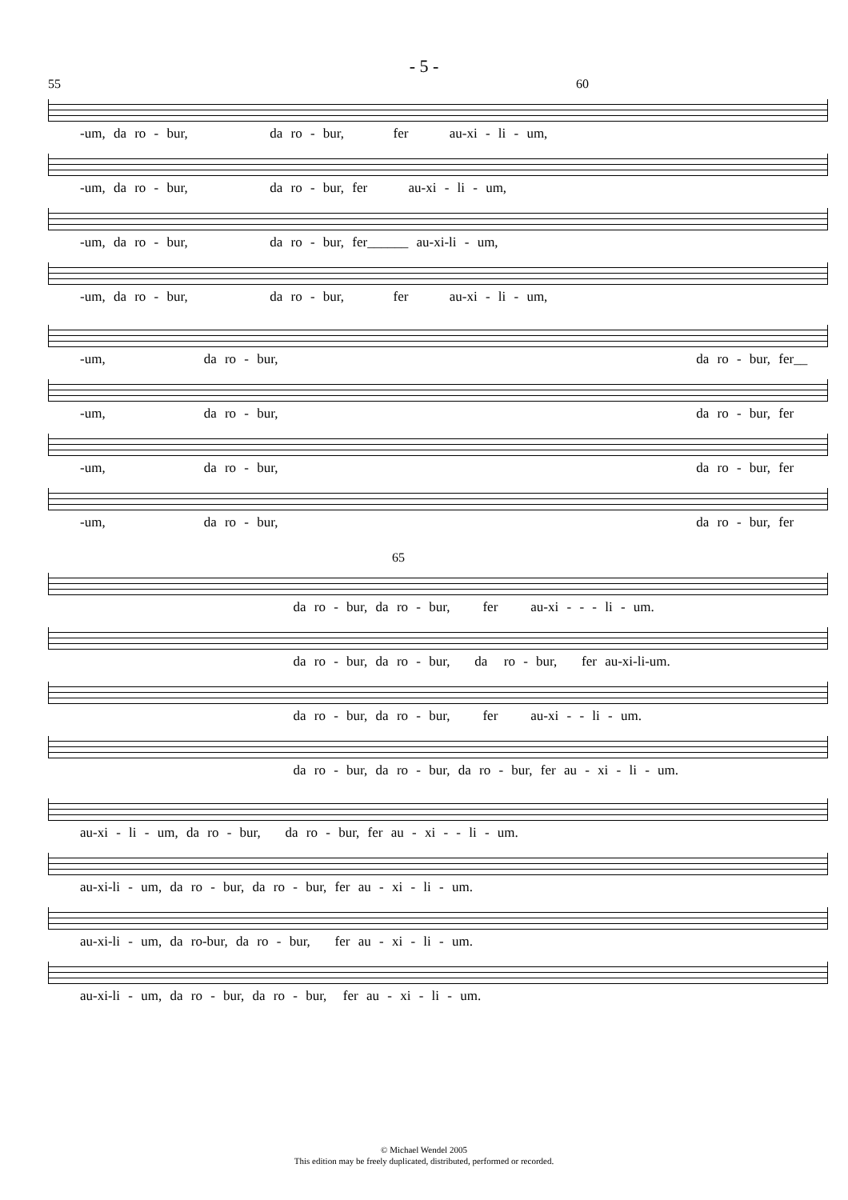- 5 -
55 60
-um, da ro - bur, da ro - bur, fer au-xi - li - um,
-um, da ro - bur, da ro - bur, fer au-xi - li - um,
-um, da ro - bur, da ro - bur, fer______ au-xi-li - um,
-um, da ro - bur, da ro - bur, fer au-xi - li - um,
-um, da ro - bur, da ro - bur, fer__
-um, da ro - bur, da ro - bur, fer
-um, da ro - bur, da ro - bur, fer
-um, da ro - bur, da ro - bur, fer
65
da ro - bur, da ro - bur, fer au-xi - - - li - um.
da ro - bur, da ro - bur, da ro - bur, fer au-xi-li-um.
da ro - bur, da ro - bur, fer au-xi - - li - um.
da ro - bur, da ro - bur, da ro - bur, fer au - xi - li - um.
au-xi - li - um, da ro - bur, da ro - bur, fer au - xi - - li - um.
au-xi-li - um, da ro - bur, da ro - bur, fer au - xi - li - um.
au-xi-li - um, da ro-bur, da ro - bur, fer au - xi - li - um.
au-xi-li - um, da ro - bur, da ro - bur, fer au - xi - li - um.
© Michael Wendel 2005
This edition may be freely duplicated, distributed, performed or recorded.